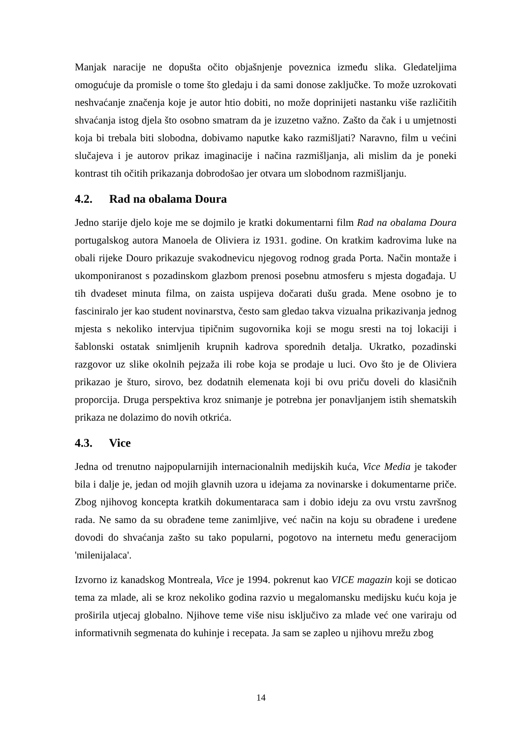Manjak naracije ne dopušta očito objašnjenje poveznica između slika. Gledateljima omogućuje da promisle o tome što gledaju i da sami donose zaključke. To može uzrokovati neshvaćanje značenja koje je autor htio dobiti, no može doprinijeti nastanku više različitih shvaćanja istog djela što osobno smatram da je izuzetno važno. Zašto da čak i u umjetnosti koja bi trebala biti slobodna, dobivamo naputke kako razmišljati? Naravno, film u većini slučajeva i je autorov prikaz imaginacije i načina razmišljanja, ali mislim da je poneki kontrast tih očitih prikazanja dobrodošao jer otvara um slobodnom razmišljanju.
4.2. Rad na obalama Doura
Jedno starije djelo koje me se dojmilo je kratki dokumentarni film Rad na obalama Doura portugalskog autora Manoela de Oliviera iz 1931. godine. On kratkim kadrovima luke na obali rijeke Douro prikazuje svakodnevicu njegovog rodnog grada Porta. Način montaže i ukomponiranost s pozadinskom glazbom prenosi posebnu atmosferu s mjesta događaja. U tih dvadeset minuta filma, on zaista uspijeva dočarati dušu grada. Mene osobno je to fasciniralo jer kao student novinarstva, često sam gledao takva vizualna prikazivanja jednog mjesta s nekoliko intervjua tipičnim sugovornika koji se mogu sresti na toj lokaciji i šablonski ostatak snimljenih krupnih kadrova sporednih detalja. Ukratko, pozadinski razgovor uz slike okolnih pejzaža ili robe koja se prodaje u luci. Ovo što je de Oliviera prikazao je šturo, sirovo, bez dodatnih elemenata koji bi ovu priču doveli do klasičnih proporcija. Druga perspektiva kroz snimanje je potrebna jer ponavljanjem istih shematskih prikaza ne dolazimo do novih otkrića.
4.3. Vice
Jedna od trenutno najpopularnijih internacionalnih medijskih kuća, Vice Media je također bila i dalje je, jedan od mojih glavnih uzora u idejama za novinarske i dokumentarne priče. Zbog njihovog koncepta kratkih dokumentaraca sam i dobio ideju za ovu vrstu završnog rada. Ne samo da su obrađene teme zanimljive, već način na koju su obrađene i uređene dovodi do shvaćanja zašto su tako popularni, pogotovo na internetu među generacijom 'milenijalaca'.
Izvorno iz kanadskog Montreala, Vice je 1994. pokrenut kao VICE magazin koji se doticao tema za mlade, ali se kroz nekoliko godina razvio u megalomansku medijsku kuću koja je proširila utjecaj globalno. Njihove teme više nisu isključivo za mlade već one variraju od informativnih segmenata do kuhinje i recepata. Ja sam se zapleo u njihovu mrežu zbog
14